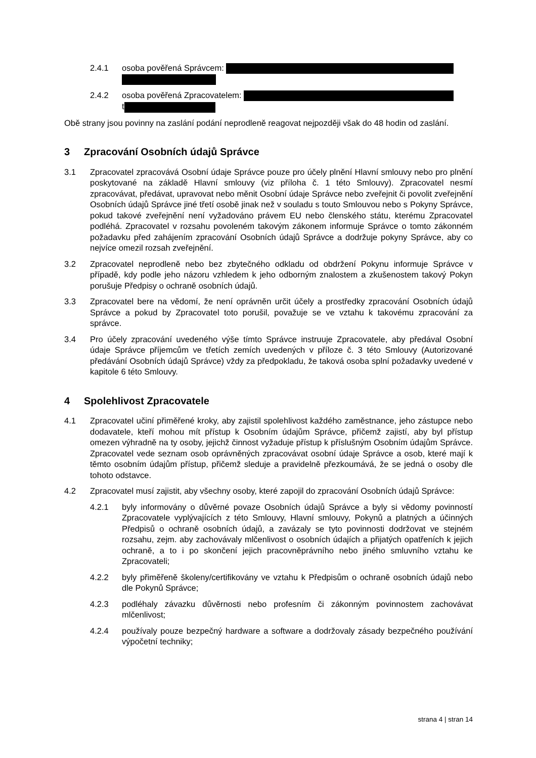2.4.1 osoba pověřená Správcem:
2.4.2 osoba pověřená Zpracovatelem:
t
Obě strany jsou povinny na zaslání podání neprodleně reagovat nejpozději však do 48 hodin od zaslání.
3 Zpracování Osobních údajů Správce
3.1 Zpracovatel zpracovává Osobní údaje Správce pouze pro účely plnění Hlavní smlouvy nebo pro plnění poskytované na základě Hlavní smlouvy (viz příloha č. 1 této Smlouvy). Zpracovatel nesmí zpracovávat, předávat, upravovat nebo měnit Osobní údaje Správce nebo zveřejnit či povolit zveřejnění Osobních údajů Správce jiné třetí osobě jinak než v souladu s touto Smlouvou nebo s Pokyny Správce, pokud takové zveřejnění není vyžadováno právem EU nebo členského státu, kterému Zpracovatel podléhá. Zpracovatel v rozsahu povoleném takovým zákonem informuje Správce o tomto zákonném požadavku před zahájením zpracování Osobních údajů Správce a dodržuje pokyny Správce, aby co nejvíce omezil rozsah zveřejnění.
3.2 Zpracovatel neprodleně nebo bez zbytečného odkladu od obdržení Pokynu informuje Správce v případě, kdy podle jeho názoru vzhledem k jeho odborným znalostem a zkušenostem takový Pokyn porušuje Předpisy o ochraně osobních údajů.
3.3 Zpracovatel bere na vědomí, že není oprávněn určit účely a prostředky zpracování Osobních údajů Správce a pokud by Zpracovatel toto porušil, považuje se ve vztahu k takovému zpracování za správce.
3.4 Pro účely zpracování uvedeného výše tímto Správce instruuje Zpracovatele, aby předával Osobní údaje Správce příjemcům ve třetích zemích uvedených v příloze č. 3 této Smlouvy (Autorizované předávání Osobních údajů Správce) vždy za předpokladu, že taková osoba splní požadavky uvedené v kapitole 6 této Smlouvy.
4 Spolehlivost Zpracovatele
4.1 Zpracovatel učiní přiměřené kroky, aby zajistil spolehlivost každého zaměstnance, jeho zástupce nebo dodavatele, kteří mohou mít přístup k Osobním údajům Správce, přičemž zajistí, aby byl přístup omezen výhradně na ty osoby, jejichž činnost vyžaduje přístup k příslušným Osobním údajům Správce. Zpracovatel vede seznam osob oprávněných zpracovávat osobní údaje Správce a osob, které mají k těmto osobním údajům přístup, přičemž sleduje a pravidelně přezkoumává, že se jedná o osoby dle tohoto odstavce.
4.2 Zpracovatel musí zajistit, aby všechny osoby, které zapojil do zpracování Osobních údajů Správce:
4.2.1 byly informovány o důvěrné povaze Osobních údajů Správce a byly si vědomy povinností Zpracovatele vyplývajících z této Smlouvy, Hlavní smlouvy, Pokynů a platných a účinných Předpisů o ochraně osobních údajů, a zavázaly se tyto povinnosti dodržovat ve stejném rozsahu, zejm. aby zachovávaly mlčenlivost o osobních údajích a přijatých opatřeních k jejich ochraně, a to i po skončení jejich pracovněprávního nebo jiného smluvního vztahu ke Zpracovateli;
4.2.2 byly přiměřeně školeny/certifikovány ve vztahu k Předpisům o ochraně osobních údajů nebo dle Pokynů Správce;
4.2.3 podléhaly závazku důvěrnosti nebo profesním či zákonným povinnostem zachovávat mlčenlivost;
4.2.4 používaly pouze bezpečný hardware a software a dodržovaly zásady bezpečného používání výpočetní techniky;
strana 4 | stran 14